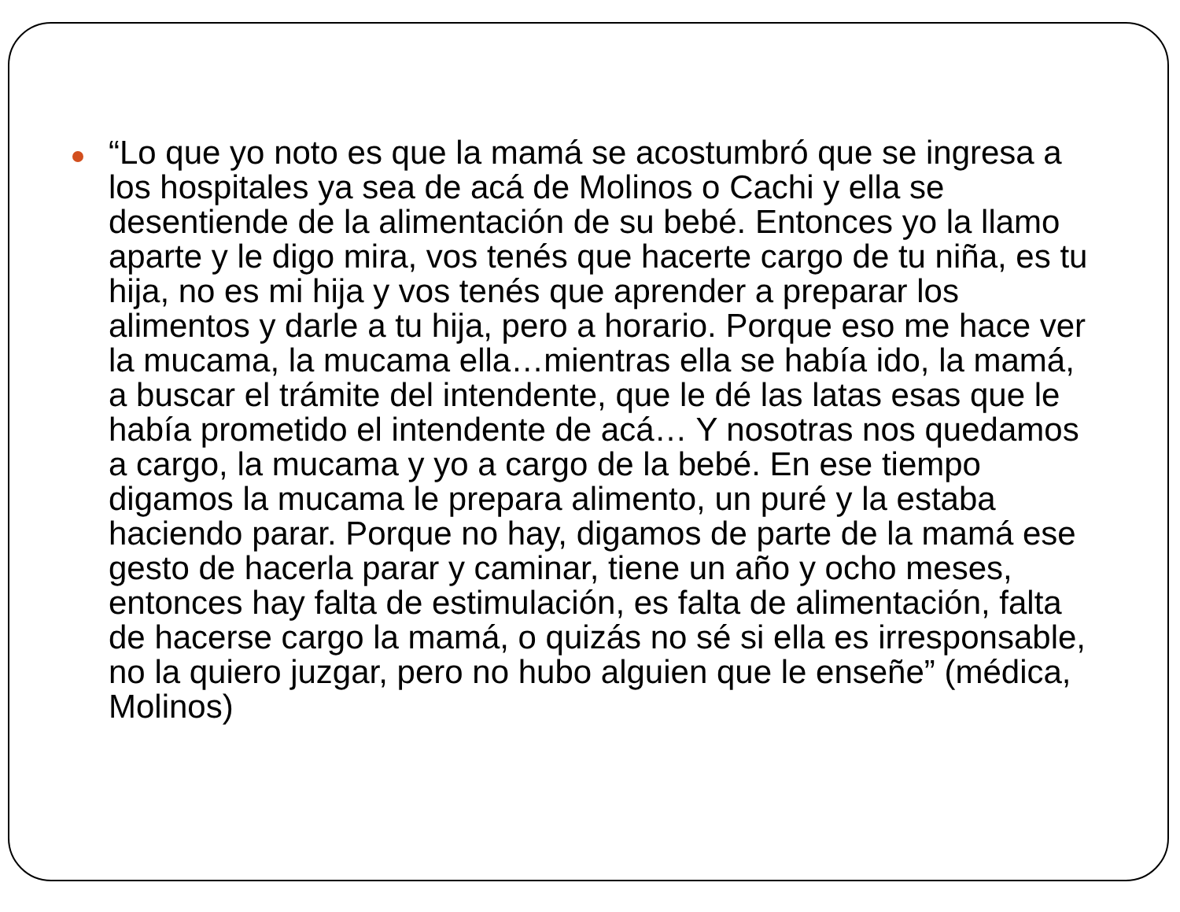“Lo que yo noto es que la mamá se acostumbró que se ingresa a los hospitales ya sea de acá de Molinos o Cachi y ella se desentiende de la alimentación de su bebé. Entonces yo la llamo aparte y le digo mira, vos tenés que hacerte cargo de tu niña, es tu hija, no es mi hija y vos tenés que aprender a preparar los alimentos y darle a tu hija, pero a horario. Porque eso me hace ver la mucama, la mucama ella…mientras ella se había ido, la mamá, a buscar el trámite del intendente, que le dé las latas esas que le había prometido el intendente de acá… Y nosotras nos quedamos a cargo, la mucama y yo a cargo de la bebé. En ese tiempo digamos la mucama le prepara alimento, un puré y la estaba haciendo parar. Porque no hay, digamos de parte de la mamá ese gesto de hacerla parar y caminar, tiene un año y ocho meses, entonces hay falta de estimulación, es falta de alimentación, falta de hacerse cargo la mamá, o quizás no sé si ella es irresponsable, no la quiero juzgar, pero no hubo alguien que le enseñe” (médica, Molinos)